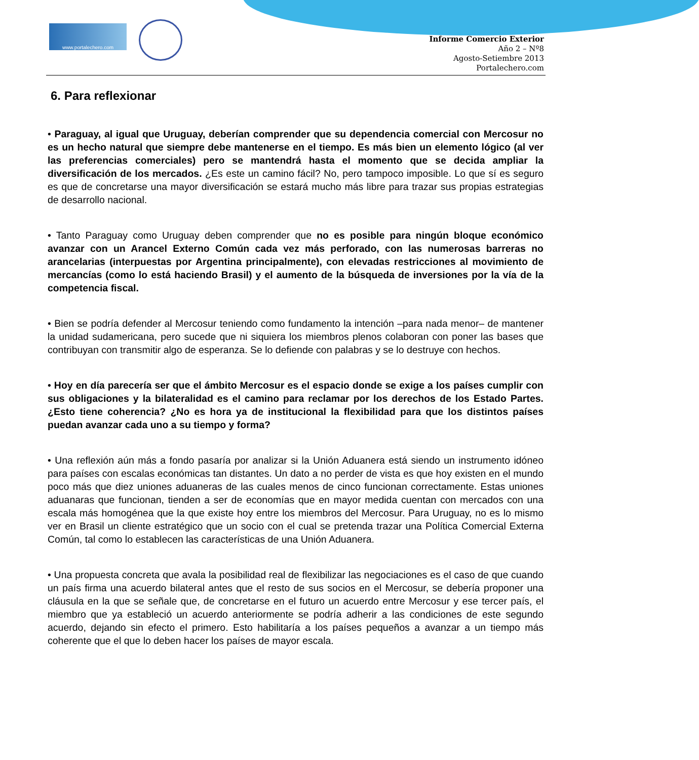www.portalechero.com
Informe Comercio Exterior
Año 2 – Nº8
Agosto-Setiembre 2013
Portalechero.com
6. Para reflexionar
• Paraguay, al igual que Uruguay, deberían comprender que su dependencia comercial con Mercosur no es un hecho natural que siempre debe mantenerse en el tiempo. Es más bien un elemento lógico (al ver las preferencias comerciales) pero se mantendrá hasta el momento que se decida ampliar la diversificación de los mercados. ¿Es este un camino fácil? No, pero tampoco imposible. Lo que sí es seguro es que de concretarse una mayor diversificación se estará mucho más libre para trazar sus propias estrategias de desarrollo nacional.
• Tanto Paraguay como Uruguay deben comprender que no es posible para ningún bloque económico avanzar con un Arancel Externo Común cada vez más perforado, con las numerosas barreras no arancelarias (interpuestas por Argentina principalmente), con elevadas restricciones al movimiento de mercancías (como lo está haciendo Brasil) y el aumento de la búsqueda de inversiones por la vía de la competencia fiscal.
• Bien se podría defender al Mercosur teniendo como fundamento la intención –para nada menor– de mantener la unidad sudamericana, pero sucede que ni siquiera los miembros plenos colaboran con poner las bases que contribuyan con transmitir algo de esperanza. Se lo defiende con palabras y se lo destruye con hechos.
• Hoy en día parecería ser que el ámbito Mercosur es el espacio donde se exige a los países cumplir con sus obligaciones y la bilateralidad es el camino para reclamar por los derechos de los Estado Partes. ¿Esto tiene coherencia? ¿No es hora ya de institucional la flexibilidad para que los distintos países puedan avanzar cada uno a su tiempo y forma?
• Una reflexión aún más a fondo pasaría por analizar si la Unión Aduanera está siendo un instrumento idóneo para países con escalas económicas tan distantes. Un dato a no perder de vista es que hoy existen en el mundo poco más que diez uniones aduaneras de las cuales menos de cinco funcionan correctamente. Estas uniones aduanaras que funcionan, tienden a ser de economías que en mayor medida cuentan con mercados con una escala más homogénea que la que existe hoy entre los miembros del Mercosur. Para Uruguay, no es lo mismo ver en Brasil un cliente estratégico que un socio con el cual se pretenda trazar una Política Comercial Externa Común, tal como lo establecen las características de una Unión Aduanera.
• Una propuesta concreta que avala la posibilidad real de flexibilizar las negociaciones es el caso de que cuando un país firma una acuerdo bilateral antes que el resto de sus socios en el Mercosur, se debería proponer una cláusula en la que se señale que, de concretarse en el futuro un acuerdo entre Mercosur y ese tercer país, el miembro que ya estableció un acuerdo anteriormente se podría adherir a las condiciones de este segundo acuerdo, dejando sin efecto el primero. Esto habilitaría a los países pequeños a avanzar a un tiempo más coherente que el que lo deben hacer los países de mayor escala.